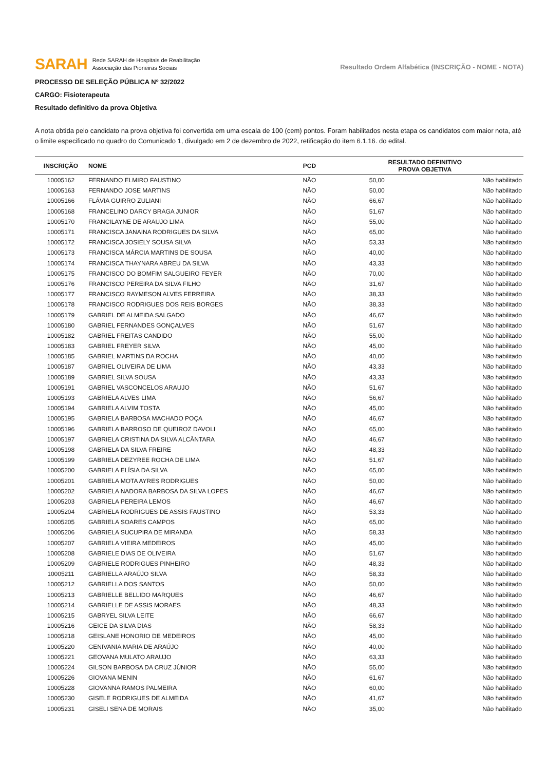SARAH
Rede SARAH de Hospitais de Reabilitação
Associação das Pioneiras Sociais
Resultado Ordem Alfabética (INSCRIÇÃO - NOME - NOTA)
PROCESSO DE SELEÇÃO PÚBLICA Nº 32/2022
CARGO: Fisioterapeuta
Resultado definitivo da prova Objetiva
A nota obtida pelo candidato na prova objetiva foi convertida em uma escala de 100 (cem) pontos. Foram habilitados nesta etapa os candidatos com maior nota, até o limite especificado no quadro do Comunicado 1, divulgado em 2 de dezembro de 2022, retificação do item 6.1.16. do edital.
| INSCRIÇÃO | NOME | PCD | RESULTADO DEFINITIVO PROVA OBJETIVA | |
| --- | --- | --- | --- | --- |
| 10005162 | FERNANDO ELMIRO FAUSTINO | NÃO | 50,00 | Não habilitado |
| 10005163 | FERNANDO JOSE MARTINS | NÃO | 50,00 | Não habilitado |
| 10005166 | FLÁVIA GUIRRO ZULIANI | NÃO | 66,67 | Não habilitado |
| 10005168 | FRANCELINO DARCY BRAGA JUNIOR | NÃO | 51,67 | Não habilitado |
| 10005170 | FRANCILAYNE DE ARAUJO LIMA | NÃO | 55,00 | Não habilitado |
| 10005171 | FRANCISCA JANAINA RODRIGUES DA SILVA | NÃO | 65,00 | Não habilitado |
| 10005172 | FRANCISCA JOSIELY SOUSA SILVA | NÃO | 53,33 | Não habilitado |
| 10005173 | FRANCISCA MÁRCIA MARTINS DE SOUSA | NÃO | 40,00 | Não habilitado |
| 10005174 | FRANCISCA THAYNARA ABREU DA SILVA | NÃO | 43,33 | Não habilitado |
| 10005175 | FRANCISCO DO BOMFIM SALGUEIRO FEYER | NÃO | 70,00 | Não habilitado |
| 10005176 | FRANCISCO PEREIRA DA SILVA FILHO | NÃO | 31,67 | Não habilitado |
| 10005177 | FRANCISCO RAYMESON ALVES FERREIRA | NÃO | 38,33 | Não habilitado |
| 10005178 | FRANCISCO RODRIGUES DOS REIS BORGES | NÃO | 38,33 | Não habilitado |
| 10005179 | GABRIEL DE ALMEIDA SALGADO | NÃO | 46,67 | Não habilitado |
| 10005180 | GABRIEL FERNANDES GONÇALVES | NÃO | 51,67 | Não habilitado |
| 10005182 | GABRIEL FREITAS CANDIDO | NÃO | 55,00 | Não habilitado |
| 10005183 | GABRIEL FREYER SILVA | NÃO | 45,00 | Não habilitado |
| 10005185 | GABRIEL MARTINS DA ROCHA | NÃO | 40,00 | Não habilitado |
| 10005187 | GABRIEL OLIVEIRA DE LIMA | NÃO | 43,33 | Não habilitado |
| 10005189 | GABRIEL SILVA SOUSA | NÃO | 43,33 | Não habilitado |
| 10005191 | GABRIEL VASCONCELOS ARAUJO | NÃO | 51,67 | Não habilitado |
| 10005193 | GABRIELA ALVES LIMA | NÃO | 56,67 | Não habilitado |
| 10005194 | GABRIELA ALVIM TOSTA | NÃO | 45,00 | Não habilitado |
| 10005195 | GABRIELA BARBOSA MACHADO POÇA | NÃO | 46,67 | Não habilitado |
| 10005196 | GABRIELA BARROSO DE QUEIROZ DAVOLI | NÃO | 65,00 | Não habilitado |
| 10005197 | GABRIELA CRISTINA DA SILVA ALCÂNTARA | NÃO | 46,67 | Não habilitado |
| 10005198 | GABRIELA DA SILVA FREIRE | NÃO | 48,33 | Não habilitado |
| 10005199 | GABRIELA DEZYREE ROCHA DE LIMA | NÃO | 51,67 | Não habilitado |
| 10005200 | GABRIELA ELÍSIA DA SILVA | NÃO | 65,00 | Não habilitado |
| 10005201 | GABRIELA MOTA AYRES RODRIGUES | NÃO | 50,00 | Não habilitado |
| 10005202 | GABRIELA NADORA BARBOSA DA SILVA LOPES | NÃO | 46,67 | Não habilitado |
| 10005203 | GABRIELA PEREIRA LEMOS | NÃO | 46,67 | Não habilitado |
| 10005204 | GABRIELA RODRIGUES DE ASSIS FAUSTINO | NÃO | 53,33 | Não habilitado |
| 10005205 | GABRIELA SOARES CAMPOS | NÃO | 65,00 | Não habilitado |
| 10005206 | GABRIELA SUCUPIRA DE MIRANDA | NÃO | 58,33 | Não habilitado |
| 10005207 | GABRIELA VIEIRA MEDEIROS | NÃO | 45,00 | Não habilitado |
| 10005208 | GABRIELE DIAS DE OLIVEIRA | NÃO | 51,67 | Não habilitado |
| 10005209 | GABRIELE RODRIGUES PINHEIRO | NÃO | 48,33 | Não habilitado |
| 10005211 | GABRIELLA ARAÚJO SILVA | NÃO | 58,33 | Não habilitado |
| 10005212 | GABRIELLA DOS SANTOS | NÃO | 50,00 | Não habilitado |
| 10005213 | GABRIELLE BELLIDO MARQUES | NÃO | 46,67 | Não habilitado |
| 10005214 | GABRIELLE DE ASSIS MORAES | NÃO | 48,33 | Não habilitado |
| 10005215 | GABRYEL SILVA LEITE | NÃO | 66,67 | Não habilitado |
| 10005216 | GEICE DA SILVA DIAS | NÃO | 58,33 | Não habilitado |
| 10005218 | GEISLANE HONORIO DE MEDEIROS | NÃO | 45,00 | Não habilitado |
| 10005220 | GENIVANIA MARIA DE ARAÚJO | NÃO | 40,00 | Não habilitado |
| 10005221 | GEOVANA MULATO ARAUJO | NÃO | 63,33 | Não habilitado |
| 10005224 | GILSON BARBOSA DA CRUZ JÚNIOR | NÃO | 55,00 | Não habilitado |
| 10005226 | GIOVANA MENIN | NÃO | 61,67 | Não habilitado |
| 10005228 | GIOVANNA RAMOS PALMEIRA | NÃO | 60,00 | Não habilitado |
| 10005230 | GISELE RODRIGUES DE ALMEIDA | NÃO | 41,67 | Não habilitado |
| 10005231 | GISELI SENA DE MORAIS | NÃO | 35,00 | Não habilitado |